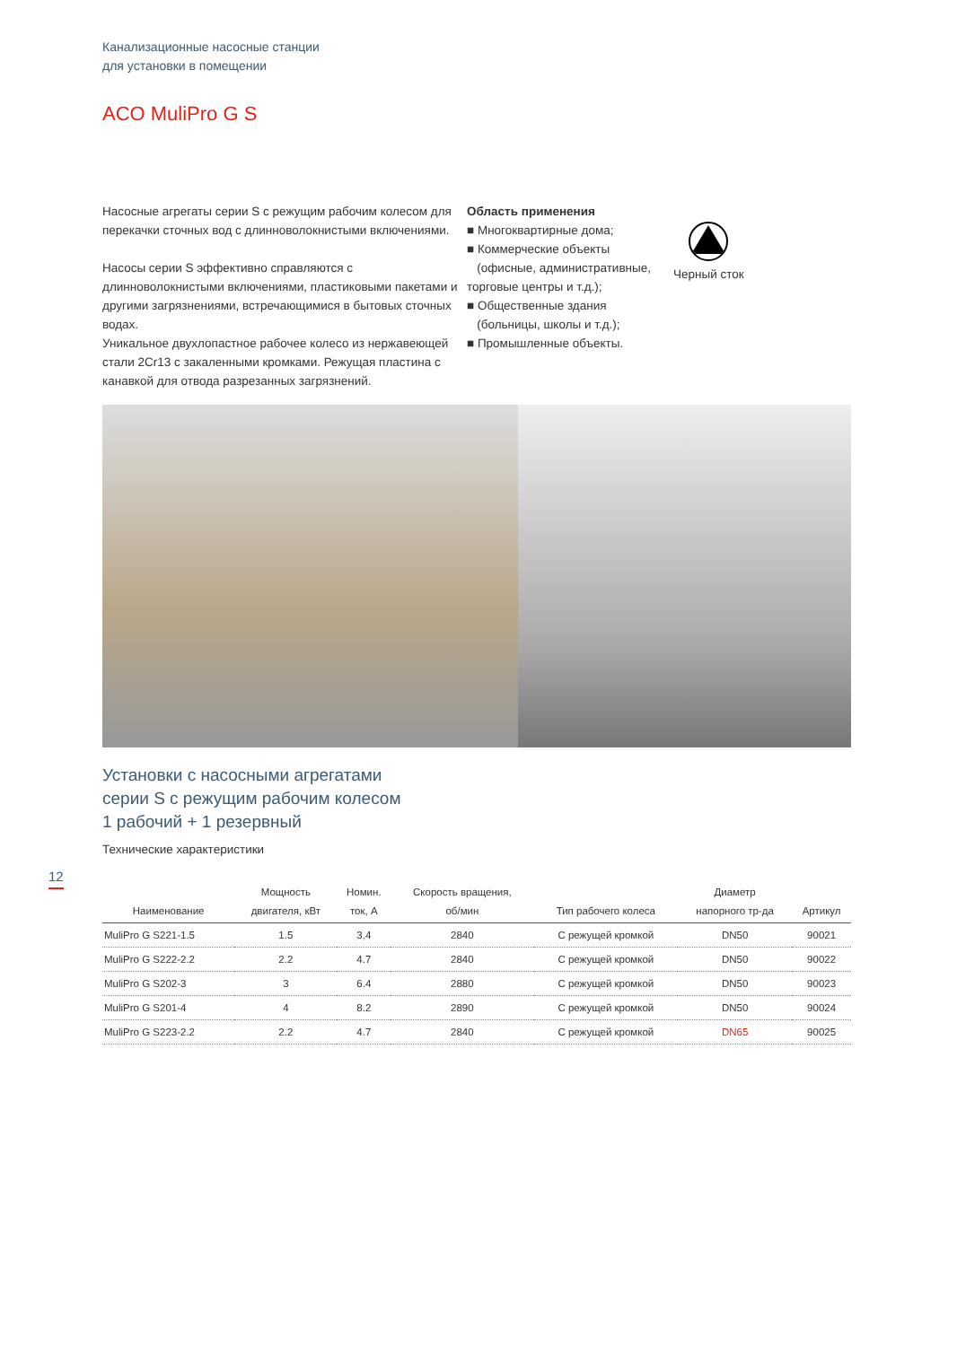Канализационные насосные станции
для установки в помещении
ACO MuliPro G S
Насосные агрегаты серии S с режущим рабочим колесом для перекачки сточных вод с длинноволокнистыми включениями.
Насосы серии S эффективно справляются с длинноволокнистыми включениями, пластиковыми пакетами и другими загрязнениями, встречающимися в бытовых сточных водах.
Уникальное двухлопастное рабочее колесо из нержавеющей стали 2Cr13 с закаленными кромками. Режущая пластина с канавкой для отвода разрезанных загрязнений.
Область применения
■ Многоквартирные дома;
■ Коммерческие объекты
(офисные, административные, торговые центры и т.д.);
■ Общественные здания
(больницы, школы и т.д.);
■ Промышленные объекты.
Черный сток
Установки с насосными агрегатами
серии S с режущим рабочим колесом
1 рабочий + 1 резервный
Технические характеристики
| Наименование | Мощность двигателя, кВт | Номин. ток, А | Скорость вращения, об/мин | Тип рабочего колеса | Диаметр напорного тр-да | Артикул |
| --- | --- | --- | --- | --- | --- | --- |
| MuliPro G S221-1.5 | 1.5 | 3.4 | 2840 | С режущей кромкой | DN50 | 90021 |
| MuliPro G S222-2.2 | 2.2 | 4.7 | 2840 | С режущей кромкой | DN50 | 90022 |
| MuliPro G S202-3 | 3 | 6.4 | 2880 | С режущей кромкой | DN50 | 90023 |
| MuliPro G S201-4 | 4 | 8.2 | 2890 | С режущей кромкой | DN50 | 90024 |
| MuliPro G S223-2.2 | 2.2 | 4.7 | 2840 | С режущей кромкой | DN65 | 90025 |
12